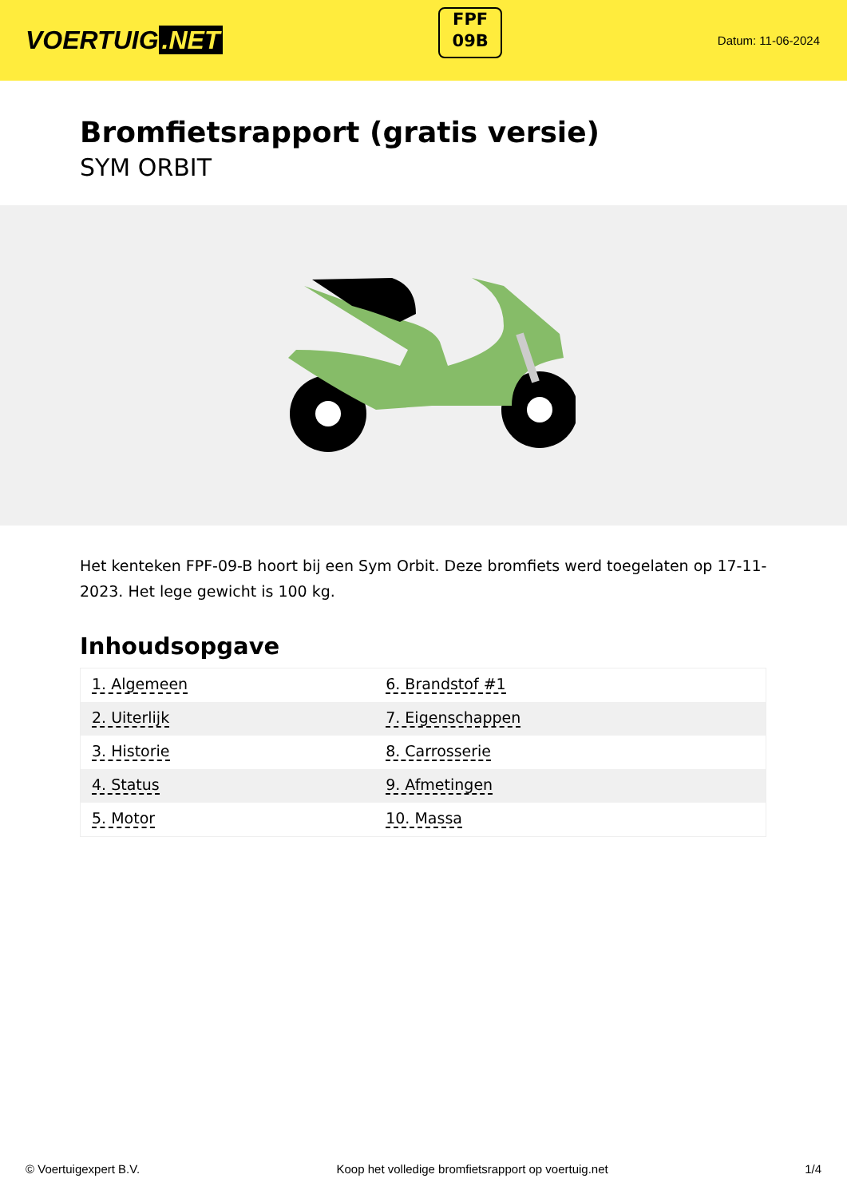VOERTUIG.NET
FPF
09B
Datum: 11-06-2024
Bromfietsrapport (gratis versie)
SYM ORBIT
Het kenteken FPF-09-B hoort bij een Sym Orbit. Deze bromfiets werd toegelaten op 17-11-2023. Het lege gewicht is 100 kg.
Inhoudsopgave
| 1. Algemeen | 6. Brandstof #1 |
| 2. Uiterlijk | 7. Eigenschappen |
| 3. Historie | 8. Carrosserie |
| 4. Status | 9. Afmetingen |
| 5. Motor | 10. Massa |
© Voertuigexpert B.V. Koop het volledige bromfietsrapport op voertuig.net 1/4